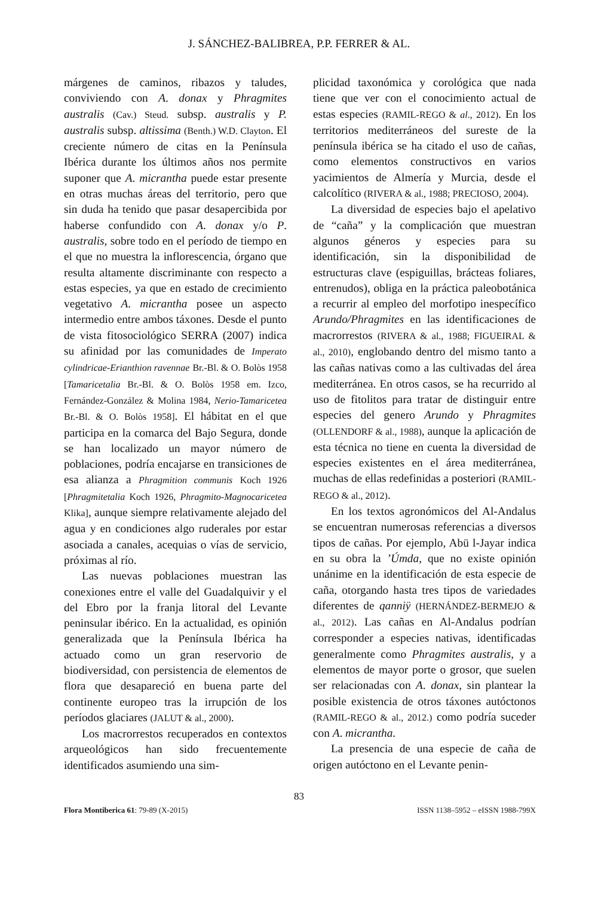J. SÁNCHEZ-BALIBREA, P.P. FERRER & AL.
márgenes de caminos, ribazos y taludes, conviviendo con A. donax y Phragmites australis (Cav.) Steud. subsp. australis y P. australis subsp. altissima (Benth.) W.D. Clayton. El creciente número de citas en la Península Ibérica durante los últimos años nos permite suponer que A. micrantha puede estar presente en otras muchas áreas del territorio, pero que sin duda ha tenido que pasar desapercibida por haberse confundido con A. donax y/o P. australis, sobre todo en el período de tiempo en el que no muestra la inflorescencia, órgano que resulta altamente discriminante con respecto a estas especies, ya que en estado de crecimiento vegetativo A. micrantha posee un aspecto intermedio entre ambos táxones. Desde el punto de vista fitosociológico SERRA (2007) indica su afinidad por las comunidades de Imperato cylindricae-Erianthion ravennae Br.-Bl. & O. Bolòs 1958 [Tamaricetalia Br.-Bl. & O. Bolòs 1958 em. Izco, Fernández-González & Molina 1984, Nerio-Tamaricetea Br.-Bl. & O. Bolòs 1958]. El hábitat en el que participa en la comarca del Bajo Segura, donde se han localizado un mayor número de poblaciones, podría encajarse en transiciones de esa alianza a Phragmition communis Koch 1926 [Phragmitetalia Koch 1926, Phragmito-Magnocaricetea Klika], aunque siempre relativamente alejado del agua y en condiciones algo ruderales por estar asociada a canales, acequias o vías de servicio, próximas al río.
Las nuevas poblaciones muestran las conexiones entre el valle del Guadalquivir y el del Ebro por la franja litoral del Levante peninsular ibérico. En la actualidad, es opinión generalizada que la Península Ibérica ha actuado como un gran reservorio de biodiversidad, con persistencia de elementos de flora que desapareció en buena parte del continente europeo tras la irrupción de los períodos glaciares (JALUT & al., 2000).
Los macrorrestos recuperados en contextos arqueológicos han sido frecuentemente identificados asumiendo una sim-
plicidad taxonómica y corológica que nada tiene que ver con el conocimiento actual de estas especies (RAMIL-REGO & al., 2012). En los territorios mediterráneos del sureste de la península ibérica se ha citado el uso de cañas, como elementos constructivos en varios yacimientos de Almería y Murcia, desde el calcolítico (RIVERA & al., 1988; PRECIOSO, 2004).
La diversidad de especies bajo el apelativo de “caña” y la complicación que muestran algunos géneros y especies para su identificación, sin la disponibilidad de estructuras clave (espiguillas, brácteas foliares, entrenudos), obliga en la práctica paleobotánica a recurrir al empleo del morfotipo inespecífico Arundo/Phragmites en las identificaciones de macrorrestos (RIVERA & al., 1988; FIGUEIRAL & al., 2010), englobando dentro del mismo tanto a las cañas nativas como a las cultivadas del área mediterránea. En otros casos, se ha recurrido al uso de fitolitos para tratar de distinguir entre especies del genero Arundo y Phragmites (OLLENDORF & al., 1988), aunque la aplicación de esta técnica no tiene en cuenta la diversidad de especies existentes en el área mediterránea, muchas de ellas redefinidas a posteriori (RAMIL-REGO & al., 2012).
En los textos agronómicos del Al-Andalus se encuentran numerosas referencias a diversos tipos de cañas. Por ejemplo, Abü l-Jayar indica en su obra la ’Úmda, que no existe opinión unánime en la identificación de esta especie de caña, otorgando hasta tres tipos de variedades diferentes de qanniÿ (HERNÁNDEZ-BERMEJO & al., 2012). Las cañas en Al-Andalus podrían corresponder a especies nativas, identificadas generalmente como Phragmites australis, y a elementos de mayor porte o grosor, que suelen ser relacionadas con A. donax, sin plantear la posible existencia de otros táxones autóctonos (RAMIL-REGO & al., 2012.) como podría suceder con A. micrantha.
La presencia de una especie de caña de origen autóctono en el Levante penin-
83
Flora Montiberica 61: 79-89 (X-2015) ISSN 1138–5952 – eISSN 1988-799X